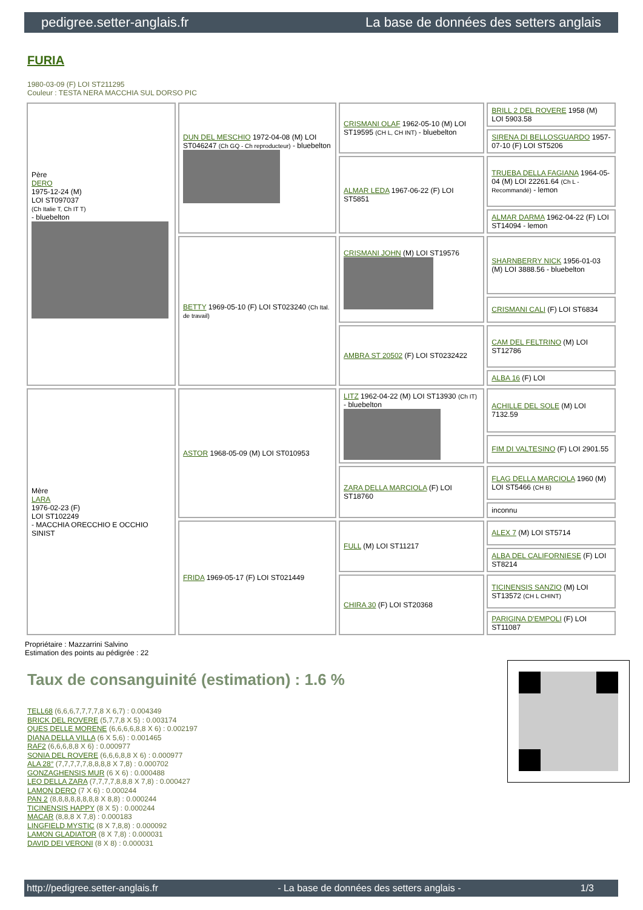pedigree.setter-anglais.fr La base de données des setters anglais
FURIA
1980-03-09 (F) LOI ST211295
Couleur : TESTA NERA MACCHIA SUL DORSO PIC
| Père DERO 1975-12-24 (M) LOI ST097037 (Ch Italie T, Ch IT T) - bluebelton | DUN DEL MESCHIO 1972-04-08 (M) LOI ST046247 (Ch GQ - Ch reproducteur) - bluebelton | CRISMANI OLAF 1962-05-10 (M) LOI ST19595 (CH L, CH INT) - bluebelton | BRILL 2 DEL ROVERE 1958 (M) LOI 5903.58 |
| | | | SIRENA DI BELLOSGUARDO 1957-07-10 (F) LOI ST5206 |
| | | ALMAR LEDA 1967-06-22 (F) LOI ST5851 | TRUEBA DELLA FAGIANA 1964-05-04 (M) LOI 22261.64 (Ch L - Recommandé) - lemon |
| | | | ALMAR DARMA 1962-04-22 (F) LOI ST14094 - lemon |
| | BETTY 1969-05-10 (F) LOI ST023240 (Ch Ital. de travail) | CRISMANI JOHN (M) LOI ST19576 | SHARNBERRY NICK 1956-01-03 (M) LOI 3888.56 - bluebelton |
| | | | CRISMANI CALI (F) LOI ST6834 |
| | | AMBRA ST 20502 (F) LOI ST0232422 | CAM DEL FELTRINO (M) LOI ST12786 |
| | | | ALBA 16 (F) LOI |
| Mère LARA 1976-02-23 (F) LOI ST102249 - MACCHIA ORECCHIO E OCCHIO SINIST | ASTOR 1968-05-09 (M) LOI ST010953 | LITZ 1962-04-22 (M) LOI ST13930 (Ch IT) - bluebelton | ACHILLE DEL SOLE (M) LOI 7132.59 |
| | | | FIM DI VALTESINO (F) LOI 2901.55 |
| | | ZARA DELLA MARCIOLA (F) LOI ST18760 | FLAG DELLA MARCIOLA 1960 (M) LOI ST5466 (CH B) |
| | | | inconnu |
| | FRIDA 1969-05-17 (F) LOI ST021449 | FULL (M) LOI ST11217 | ALEX 7 (M) LOI ST5714 |
| | | | ALBA DEL CALIFORNIESE (F) LOI ST8214 |
| | | CHIRA 30 (F) LOI ST20368 | TICINENSIS SANZIO (M) LOI ST13572 (CH L CHINT) |
| | | | PARIGINA D'EMPOLI (F) LOI ST11087 |
Propriétaire : Mazzarrini Salvino
Estimation des points au pédigrée : 22
Taux de consanguinité (estimation) : 1.6 %
TELL68 (6,6,6,7,7,7,7,8 X 6,7) : 0.004349
BRICK DEL ROVERE (5,7,7,8 X 5) : 0.003174
QUES DELLE MORENE (6,6,6,6,8,8 X 6) : 0.002197
DIANA DELLA VILLA (6 X 5,6) : 0.001465
RAF2 (6,6,6,8,8 X 6) : 0.000977
SONIA DEL ROVERE (6,6,6,8,8 X 6) : 0.000977
ALA 28° (7,7,7,7,7,8,8,8,8 X 7,8) : 0.000702
GONZAGHENSIS MUR (6 X 6) : 0.000488
LEO DELLA ZARA (7,7,7,7,8,8,8 X 7,8) : 0.000427
LAMON DERO (7 X 6) : 0.000244
PAN 2 (8,8,8,8,8,8,8,8 X 8,8) : 0.000244
TICINENSIS HAPPY (8 X 5) : 0.000244
MACAR (8,8,8 X 7,8) : 0.000183
LINGFIELD MYSTIC (8 X 7,8,8) : 0.000092
LAMON GLADIATOR (8 X 7,8) : 0.000031
DAVID DEI VERONI (8 X 8) : 0.000031
http://pedigree.setter-anglais.fr - La base de données des setters anglais - 1/3